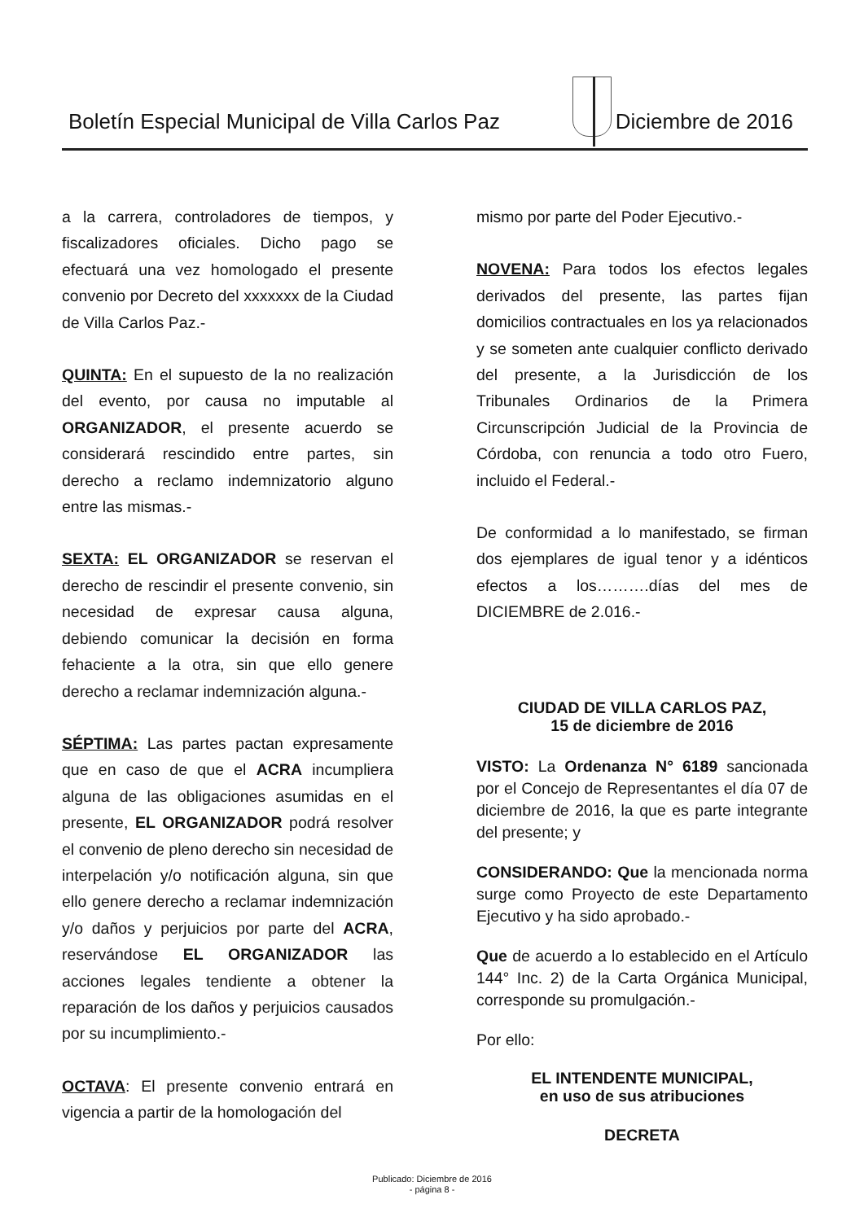Boletín Especial Municipal de Villa Carlos Paz
Diciembre de 2016
a la carrera, controladores de tiempos, y fiscalizadores oficiales. Dicho pago se efectuará una vez homologado el presente convenio por Decreto del xxxxxxx de la Ciudad de Villa Carlos Paz.-
QUINTA: En el supuesto de la no realización del evento, por causa no imputable al ORGANIZADOR, el presente acuerdo se considerará rescindido entre partes, sin derecho a reclamo indemnizatorio alguno entre las mismas.-
SEXTA: EL ORGANIZADOR se reservan el derecho de rescindir el presente convenio, sin necesidad de expresar causa alguna, debiendo comunicar la decisión en forma fehaciente a la otra, sin que ello genere derecho a reclamar indemnización alguna.-
SÉPTIMA: Las partes pactan expresamente que en caso de que el ACRA incumpliera alguna de las obligaciones asumidas en el presente, EL ORGANIZADOR podrá resolver el convenio de pleno derecho sin necesidad de interpelación y/o notificación alguna, sin que ello genere derecho a reclamar indemnización y/o daños y perjuicios por parte del ACRA, reservándose EL ORGANIZADOR las acciones legales tendiente a obtener la reparación de los daños y perjuicios causados por su incumplimiento.-
OCTAVA: El presente convenio entrará en vigencia a partir de la homologación del
mismo por parte del Poder Ejecutivo.-
NOVENA: Para todos los efectos legales derivados del presente, las partes fijan domicilios contractuales en los ya relacionados y se someten ante cualquier conflicto derivado del presente, a la Jurisdicción de los Tribunales Ordinarios de la Primera Circunscripción Judicial de la Provincia de Córdoba, con renuncia a todo otro Fuero, incluido el Federal.-
De conformidad a lo manifestado, se firman dos ejemplares de igual tenor y a idénticos efectos a los……….días del mes de DICIEMBRE de 2.016.-
CIUDAD DE VILLA CARLOS PAZ,
15 de diciembre de 2016
VISTO: La Ordenanza N° 6189 sancionada por el Concejo de Representantes el día 07 de diciembre de 2016, la que es parte integrante del presente; y
CONSIDERANDO: Que la mencionada norma surge como Proyecto de este Departamento Ejecutivo y ha sido aprobado.-
Que de acuerdo a lo establecido en el Artículo 144° Inc. 2) de la Carta Orgánica Municipal, corresponde su promulgación.-
Por ello:
EL INTENDENTE MUNICIPAL,
en uso de sus atribuciones
DECRETA
Publicado: Diciembre de 2016
- página 8 -